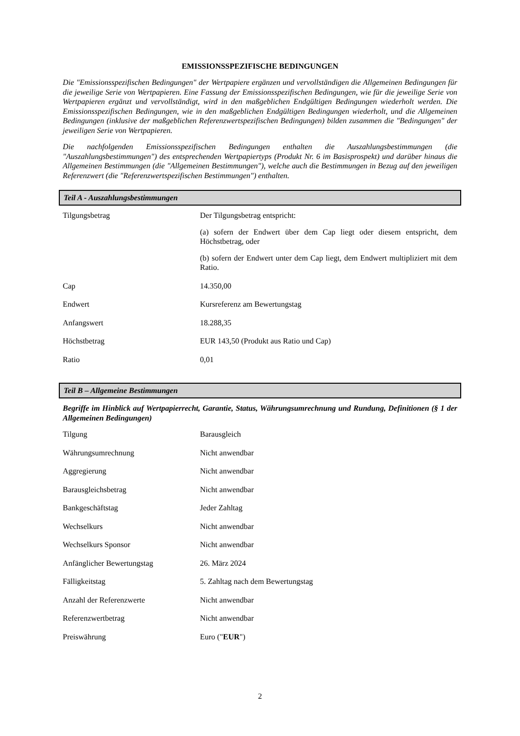EMISSIONSSPEZIFISCHE BEDINGUNGEN
Die "Emissionsspezifischen Bedingungen" der Wertpapiere ergänzen und vervollständigen die Allgemeinen Bedingungen für die jeweilige Serie von Wertpapieren. Eine Fassung der Emissionsspezifischen Bedingungen, wie für die jeweilige Serie von Wertpapieren ergänzt und vervollständigt, wird in den maßgeblichen Endgültigen Bedingungen wiederholt werden. Die Emissionsspezifischen Bedingungen, wie in den maßgeblichen Endgültigen Bedingungen wiederholt, und die Allgemeinen Bedingungen (inklusive der maßgeblichen Referenzwertspezifischen Bedingungen) bilden zusammen die "Bedingungen" der jeweiligen Serie von Wertpapieren.
Die nachfolgenden Emissionsspezifischen Bedingungen enthalten die Auszahlungsbestimmungen (die "Auszahlungsbestimmungen") des entsprechenden Wertpapiertyps (Produkt Nr. 6 im Basisprospekt) und darüber hinaus die Allgemeinen Bestimmungen (die "Allgemeinen Bestimmungen"), welche auch die Bestimmungen in Bezug auf den jeweiligen Referenzwert (die "Referenzwertspezifischen Bestimmungen") enthalten.
Teil A - Auszahlungsbestimmungen
| Tilgungsbetrag | Der Tilgungsbetrag entspricht: (a) sofern der Endwert über dem Cap liegt oder diesem entspricht, dem Höchstbetrag, oder (b) sofern der Endwert unter dem Cap liegt, dem Endwert multipliziert mit dem Ratio. |
| Cap | 14.350,00 |
| Endwert | Kursreferenz am Bewertungstag |
| Anfangswert | 18.288,35 |
| Höchstbetrag | EUR 143,50 (Produkt aus Ratio und Cap) |
| Ratio | 0,01 |
Teil B – Allgemeine Bestimmungen
Begriffe im Hinblick auf Wertpapierrecht, Garantie, Status, Währungsumrechnung und Rundung, Definitionen (§ 1 der Allgemeinen Bedingungen)
| Tilgung | Barausgleich |
| Währungsumrechnung | Nicht anwendbar |
| Aggregierung | Nicht anwendbar |
| Barausgleichsbetrag | Nicht anwendbar |
| Bankgeschäftstag | Jeder Zahltag |
| Wechselkurs | Nicht anwendbar |
| Wechselkurs Sponsor | Nicht anwendbar |
| Anfänglicher Bewertungstag | 26. März 2024 |
| Fälligkeitstag | 5. Zahltag nach dem Bewertungstag |
| Anzahl der Referenzwerte | Nicht anwendbar |
| Referenzwertbetrag | Nicht anwendbar |
| Preiswährung | Euro (" EUR ") |
2